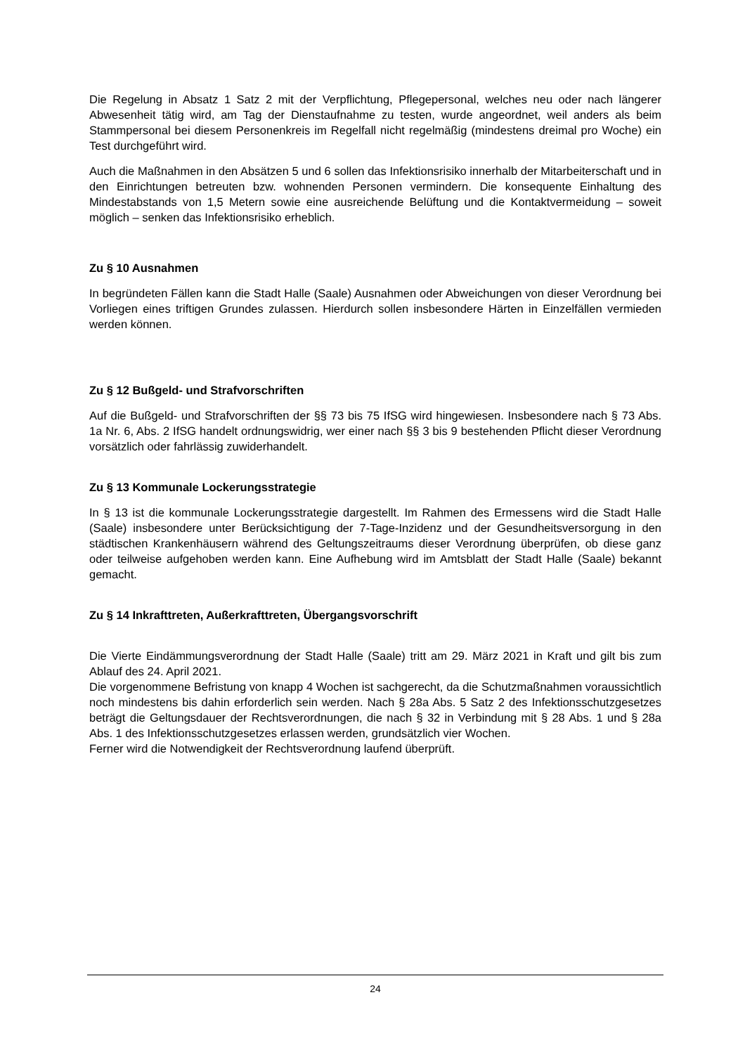Die Regelung in Absatz 1 Satz 2 mit der Verpflichtung, Pflegepersonal, welches neu oder nach längerer Abwesenheit tätig wird, am Tag der Dienstaufnahme zu testen, wurde angeordnet, weil anders als beim Stammpersonal bei diesem Personenkreis im Regelfall nicht regelmäßig (mindestens dreimal pro Woche) ein Test durchgeführt wird.
Auch die Maßnahmen in den Absätzen 5 und 6 sollen das Infektionsrisiko innerhalb der Mitarbeiterschaft und in den Einrichtungen betreuten bzw. wohnenden Personen vermindern. Die konsequente Einhaltung des Mindestabstands von 1,5 Metern sowie eine ausreichende Belüftung und die Kontaktvermeidung – soweit möglich – senken das Infektionsrisiko erheblich.
Zu § 10 Ausnahmen
In begründeten Fällen kann die Stadt Halle (Saale) Ausnahmen oder Abweichungen von dieser Verordnung bei Vorliegen eines triftigen Grundes zulassen. Hierdurch sollen insbesondere Härten in Einzelfällen vermieden werden können.
Zu § 12 Bußgeld- und Strafvorschriften
Auf die Bußgeld- und Strafvorschriften der §§ 73 bis 75 IfSG wird hingewiesen. Insbesondere nach § 73 Abs. 1a Nr. 6, Abs. 2 IfSG handelt ordnungswidrig, wer einer nach §§ 3 bis 9 bestehenden Pflicht dieser Verordnung vorsätzlich oder fahrlässig zuwiderhandelt.
Zu § 13 Kommunale Lockerungsstrategie
In § 13 ist die kommunale Lockerungsstrategie dargestellt. Im Rahmen des Ermessens wird die Stadt Halle (Saale) insbesondere unter Berücksichtigung der 7-Tage-Inzidenz und der Gesundheitsversorgung in den städtischen Krankenhäusern während des Geltungszeitraums dieser Verordnung überprüfen, ob diese ganz oder teilweise aufgehoben werden kann. Eine Aufhebung wird im Amtsblatt der Stadt Halle (Saale) bekannt gemacht.
Zu § 14 Inkrafttreten, Außerkrafttreten, Übergangsvorschrift
Die Vierte Eindämmungsverordnung der Stadt Halle (Saale) tritt am 29. März 2021 in Kraft und gilt bis zum Ablauf des 24. April 2021.
Die vorgenommene Befristung von knapp 4 Wochen ist sachgerecht, da die Schutz­maßnahmen voraussichtlich noch mindestens bis dahin erforderlich sein werden. Nach § 28a Abs. 5 Satz 2 des Infektionsschutzgesetzes beträgt die Geltungsdauer der Rechtsverordnungen, die nach § 32 in Verbindung mit § 28 Abs. 1 und § 28a Abs. 1 des Infektionsschutzgesetzes erlassen werden, grundsätzlich vier Wochen.
Ferner wird die Notwendigkeit der Rechtsverordnung laufend überprüft.
24